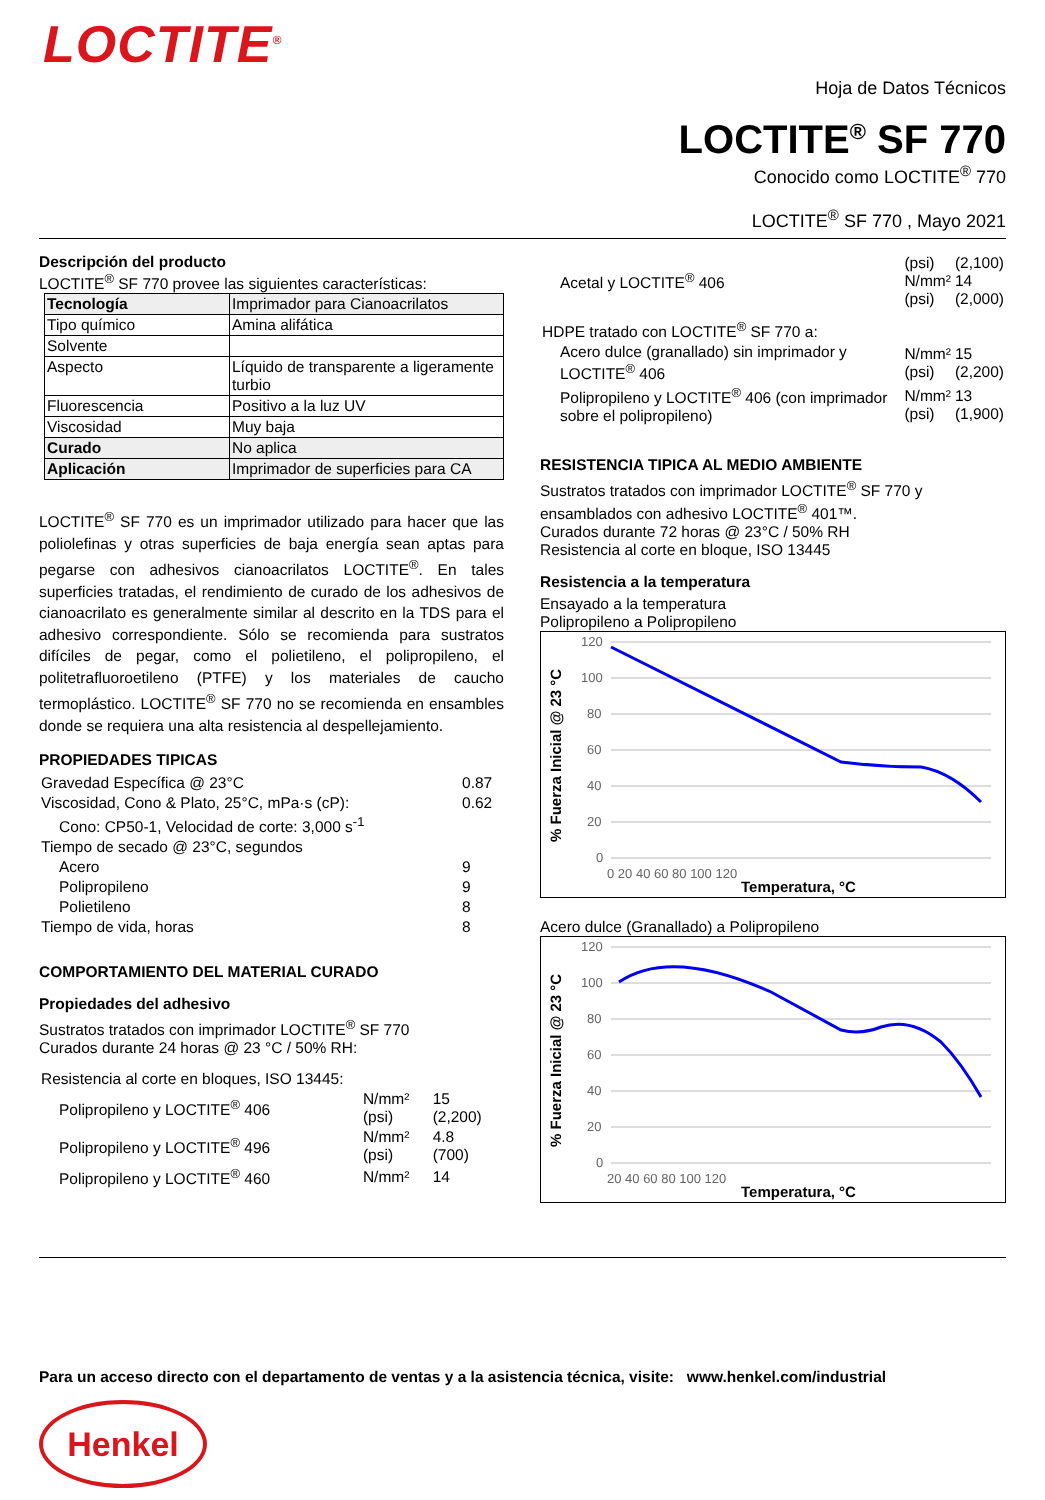LOCTITE<sup>®</sup>
Hoja de Datos Técnicos
LOCTITE<sup>®</sup> SF 770
Conocido como LOCTITE<sup>®</sup> 770
LOCTITE<sup>®</sup> SF 770 , Mayo 2021
Descripción del producto
LOCTITE<sup>®</sup> SF 770 provee las siguientes características:
| Tecnología | Imprimador para Cianoacrilatos |
| Tipo químico | Amina alifática |
| Solvente | |
| Aspecto | Líquido de transparente a ligeramente turbio |
| Fluorescencia | Positivo a la luz UV |
| Viscosidad | Muy baja |
| Curado | No aplica |
| Aplicación | Imprimador de superficies para CA |
LOCTITE<sup>®</sup> SF 770 es un imprimador utilizado para hacer que las poliolefinas y otras superficies de baja energía sean aptas para pegarse con adhesivos cianoacrilatos LOCTITE<sup>®</sup>. En tales superficies tratadas, el rendimiento de curado de los adhesivos de cianoacrilato es generalmente similar al descrito en la TDS para el adhesivo correspondiente. Sólo se recomienda para sustratos difíciles de pegar, como el polietileno, el polipropileno, el politetrafluoroetileno (PTFE) y los materiales de caucho termoplástico. LOCTITE<sup>®</sup> SF 770 no se recomienda en ensambles donde se requiera una alta resistencia al despellejamiento.
PROPIEDADES TIPICAS
| Gravedad Específica @ 23°C | 0.87 |
| Viscosidad, Cono & Plato, 25°C, mPa·s (cP): | 0.62 |
| Cono: CP50-1, Velocidad de corte: 3,000 s<sup>-1</sup> | |
| Tiempo de secado @ 23°C, segundos | |
| Acero | 9 |
| Polipropileno | 9 |
| Polietileno | 8 |
| Tiempo de vida, horas | 8 |
COMPORTAMIENTO DEL MATERIAL CURADO
Propiedades del adhesivo
Sustratos tratados con imprimador LOCTITE<sup>®</sup> SF 770
Curados durante 24 horas @ 23 °C / 50% RH:
| Resistencia al corte en bloques, ISO 13445: | | |
| Polipropileno y LOCTITE<sup>®</sup> 406 | N/mm² (psi) | 15 (2,200) |
| Polipropileno y LOCTITE<sup>®</sup> 496 | N/mm² (psi) | 4.8 (700) |
| Polipropileno y LOCTITE<sup>®</sup> 460 | N/mm² | 14 |
| Acetal y LOCTITE<sup>®</sup> 406 | (psi) N/mm² (psi) | (2,100) 14 (2,000) |
| HDPE tratado con LOCTITE<sup>®</sup> SF 770 a: | | |
| Acero dulce (granallado) sin imprimador y LOCTITE<sup>®</sup> 406 | N/mm² (psi) | 15 (2,200) |
| Polipropileno y LOCTITE<sup>®</sup> 406 (con imprimador sobre el polipropileno) | N/mm² (psi) | 13 (1,900) |
RESISTENCIA TIPICA AL MEDIO AMBIENTE
Sustratos tratados con imprimador LOCTITE<sup>®</sup> SF 770 y ensamblados con adhesivo LOCTITE<sup>®</sup> 401™.
Curados durante 72 horas @ 23°C / 50% RH
Resistencia al corte en bloque, ISO 13445
Resistencia a la temperatura
Ensayado a la temperatura
Polipropileno a Polipropileno
120
100
80
60
40
20
0
0 20 40 60 80 100 120
% Fuerza Inicial @ 23 °C
Temperatura, °C
Acero dulce (Granallado) a Polipropileno
120
100
80
60
40
20
0
20 40 60 80 100 120
% Fuerza Inicial @ 23 °C
Temperatura, °C
Para un acceso directo con el departamento de ventas y a la asistencia técnica, visite: www.henkel.com/industrial
Henkel